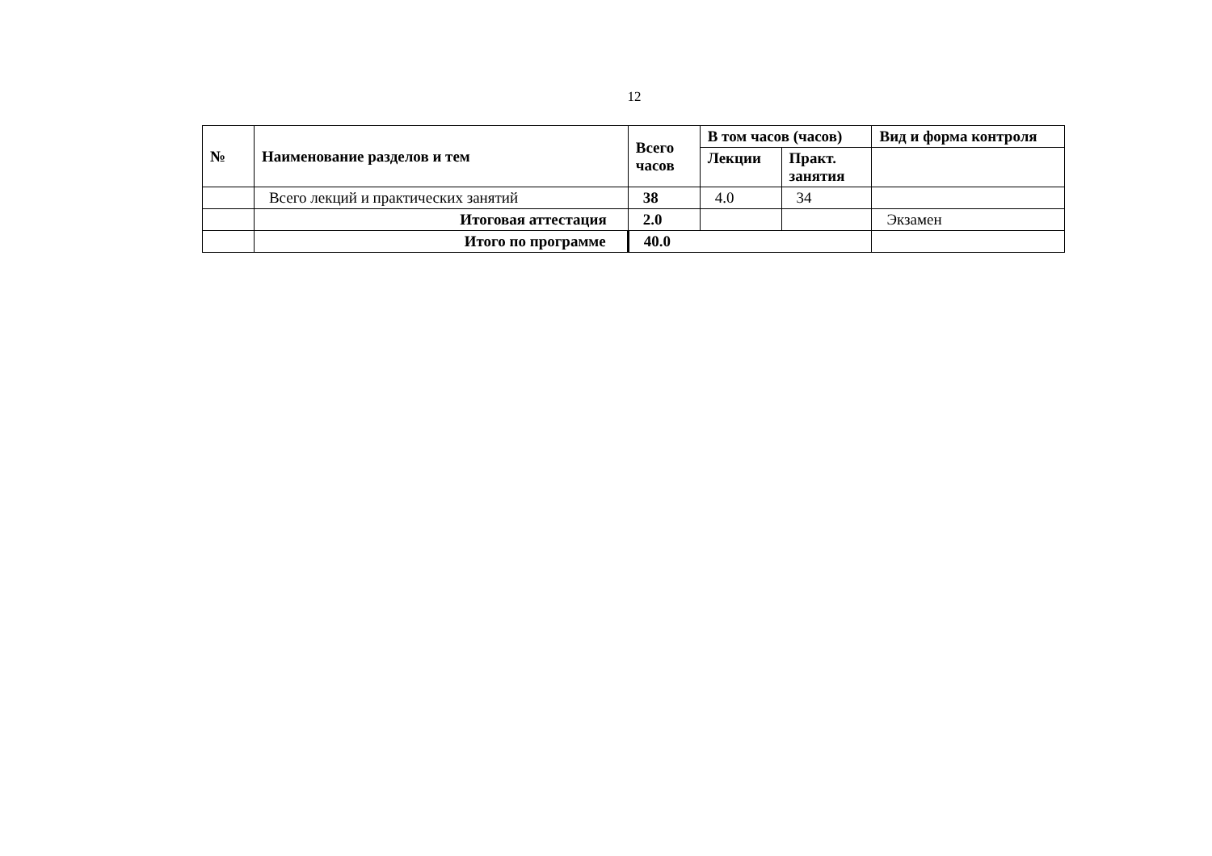12
| № | Наименование разделов и тем | Всего часов | В том часов (часов) | | Вид и форма контроля |
| --- | --- | --- | --- | --- | --- |
| | | | Лекции | Практ. занятия | |
| | Всего лекций и практических занятий | 38 | 4.0 | 34 | |
| | Итоговая аттестация | 2.0 | | | Экзамен |
| | Итого по программе | 40.0 | | | |